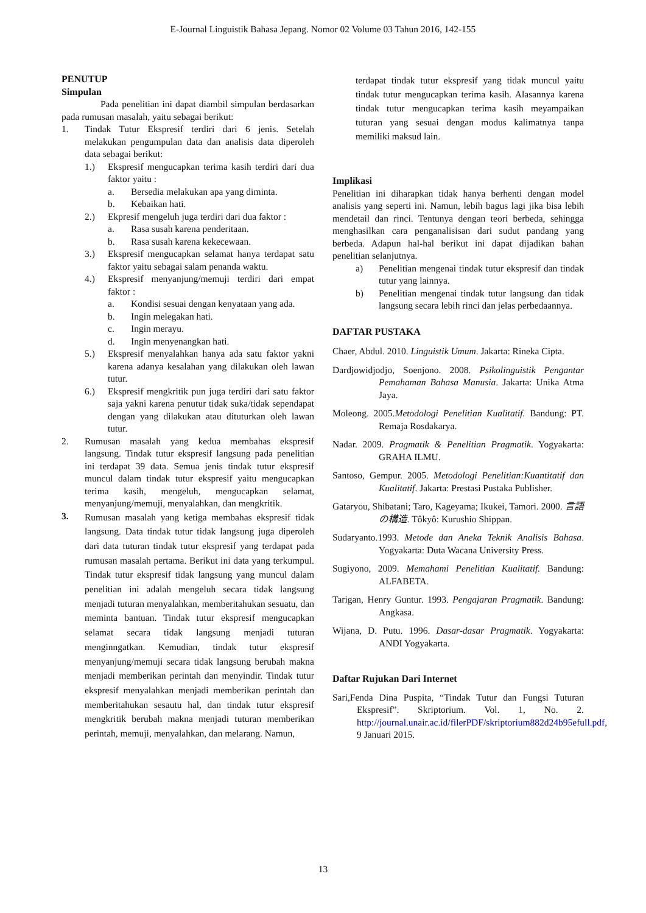E-Journal Linguistik Bahasa Jepang. Nomor 02 Volume 03 Tahun 2016, 142-155
PENUTUP
Simpulan
Pada penelitian ini dapat diambil simpulan berdasarkan pada rumusan masalah, yaitu sebagai berikut:
1. Tindak Tutur Ekspresif terdiri dari 6 jenis. Setelah melakukan pengumpulan data dan analisis data diperoleh data sebagai berikut:
1.) Ekspresif mengucapkan terima kasih terdiri dari dua faktor yaitu :
a. Bersedia melakukan apa yang diminta.
b. Kebaikan hati.
2.) Ekpresif mengeluh juga terdiri dari dua faktor :
a. Rasa susah karena penderitaan.
b. Rasa susah karena kekecewaan.
3.) Ekspresif mengucapkan selamat hanya terdapat satu faktor yaitu sebagai salam penanda waktu.
4.) Ekspresif menyanjung/memuji terdiri dari empat faktor :
a. Kondisi sesuai dengan kenyataan yang ada.
b. Ingin melegakan hati.
c. Ingin merayu.
d. Ingin menyenangkan hati.
5.) Ekspresif menyalahkan hanya ada satu faktor yakni karena adanya kesalahan yang dilakukan oleh lawan tutur.
6.) Ekspresif mengkritik pun juga terdiri dari satu faktor saja yakni karena penutur tidak suka/tidak sependapat dengan yang dilakukan atau dituturkan oleh lawan tutur.
2. Rumusan masalah yang kedua membahas ekspresif langsung. Tindak tutur ekspresif langsung pada penelitian ini terdapat 39 data. Semua jenis tindak tutur ekspresif muncul dalam tindak tutur ekspresif yaitu mengucapkan terima kasih, mengeluh, mengucapkan selamat, menyanjung/memuji, menyalahkan, dan mengkritik.
3.
Rumusan masalah yang ketiga membahas ekspresif tidak langsung. Data tindak tutur tidak langsung juga diperoleh dari data tuturan tindak tutur ekspresif yang terdapat pada rumusan masalah pertama. Berikut ini data yang terkumpul. Tindak tutur ekspresif tidak langsung yang muncul dalam penelitian ini adalah mengeluh secara tidak langsung menjadi tuturan menyalahkan, memberitahukan sesuatu, dan meminta bantuan. Tindak tutur ekspresif mengucapkan selamat secara tidak langsung menjadi tuturan menginngatkan. Kemudian, tindak tutur ekspresif menyanjung/memuji secara tidak langsung berubah makna menjadi memberikan perintah dan menyindir. Tindak tutur ekspresif menyalahkan menjadi memberikan perintah dan memberitahukan sesautu hal, dan tindak tutur ekspresif mengkritik berubah makna menjadi tuturan memberikan perintah, memuji, menyalahkan, dan melarang. Namun,
terdapat tindak tutur ekspresif yang tidak muncul yaitu tindak tutur mengucapkan terima kasih. Alasannya karena tindak tutur mengucapkan terima kasih meyampaikan tuturan yang sesuai dengan modus kalimatnya tanpa memiliki maksud lain.
Implikasi
Penelitian ini diharapkan tidak hanya berhenti dengan model analisis yang seperti ini. Namun, lebih bagus lagi jika bisa lebih mendetail dan rinci. Tentunya dengan teori berbeda, sehingga menghasilkan cara penganalisisan dari sudut pandang yang berbeda. Adapun hal-hal berikut ini dapat dijadikan bahan penelitian selanjutnya.
a) Penelitian mengenai tindak tutur ekspresif dan tindak tutur yang lainnya.
b) Penelitian mengenai tindak tutur langsung dan tidak langsung secara lebih rinci dan jelas perbedaannya.
DAFTAR PUSTAKA
Chaer, Abdul. 2010. Linguistik Umum. Jakarta: Rineka Cipta.
Dardjowidjodjo, Soenjono. 2008. Psikolinguistik Pengantar Pemahaman Bahasa Manusia. Jakarta: Unika Atma Jaya.
Moleong. 2005.Metodologi Penelitian Kualitatif. Bandung: PT. Remaja Rosdakarya.
Nadar. 2009. Pragmatik & Penelitian Pragmatik. Yogyakarta: GRAHA ILMU.
Santoso, Gempur. 2005. Metodologi Penelitian:Kuantitatif dan Kualitatif. Jakarta: Prestasi Pustaka Publisher.
Gataryou, Shibatani; Taro, Kageyama; Ikukei, Tamori. 2000. 言語の構造. Tôkyô: Kurushio Shippan.
Sudaryanto.1993. Metode dan Aneka Teknik Analisis Bahasa. Yogyakarta: Duta Wacana University Press.
Sugiyono, 2009. Memahami Penelitian Kualitatif. Bandung: ALFABETA.
Tarigan, Henry Guntur. 1993. Pengajaran Pragmatik. Bandung: Angkasa.
Wijana, D. Putu. 1996. Dasar-dasar Pragmatik. Yogyakarta: ANDI Yogyakarta.
Daftar Rujukan Dari Internet
Sari,Fenda Dina Puspita, “Tindak Tutur dan Fungsi Tuturan Ekspresif”. Skriptorium. Vol. 1, No. 2. http://journal.unair.ac.id/filerPDF/skriptorium882d24b95efull.pdf, 9 Januari 2015.
13